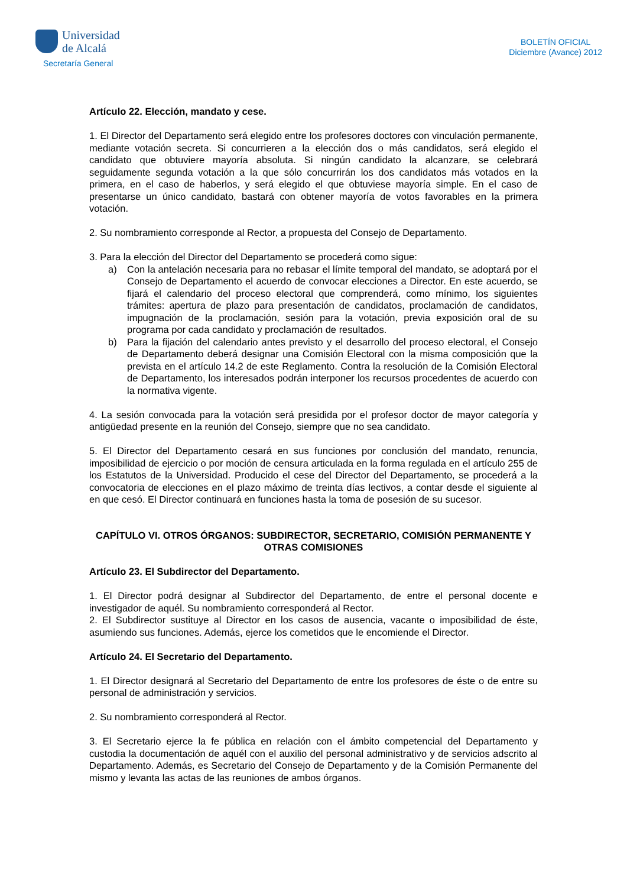Universidad
de Alcalá
Secretaría General
BOLETÍN OFICIAL
Diciembre (Avance) 2012
Artículo 22. Elección, mandato y cese.
1. El Director del Departamento será elegido entre los profesores doctores con vinculación permanente, mediante votación secreta. Si concurrieren a la elección dos o más candidatos, será elegido el candidato que obtuviere mayoría absoluta. Si ningún candidato la alcanzare, se celebrará seguidamente segunda votación a la que sólo concurrirán los dos candidatos más votados en la primera, en el caso de haberlos, y será elegido el que obtuviese mayoría simple. En el caso de presentarse un único candidato, bastará con obtener mayoría de votos favorables en la primera votación.
2. Su nombramiento corresponde al Rector, a propuesta del Consejo de Departamento.
3. Para la elección del Director del Departamento se procederá como sigue:
a) Con la antelación necesaria para no rebasar el límite temporal del mandato, se adoptará por el Consejo de Departamento el acuerdo de convocar elecciones a Director. En este acuerdo, se fijará el calendario del proceso electoral que comprenderá, como mínimo, los siguientes trámites: apertura de plazo para presentación de candidatos, proclamación de candidatos, impugnación de la proclamación, sesión para la votación, previa exposición oral de su programa por cada candidato y proclamación de resultados.
b) Para la fijación del calendario antes previsto y el desarrollo del proceso electoral, el Consejo de Departamento deberá designar una Comisión Electoral con la misma composición que la prevista en el artículo 14.2 de este Reglamento. Contra la resolución de la Comisión Electoral de Departamento, los interesados podrán interponer los recursos procedentes de acuerdo con la normativa vigente.
4. La sesión convocada para la votación será presidida por el profesor doctor de mayor categoría y antigüedad presente en la reunión del Consejo, siempre que no sea candidato.
5. El Director del Departamento cesará en sus funciones por conclusión del mandato, renuncia, imposibilidad de ejercicio o por moción de censura articulada en la forma regulada en el artículo 255 de los Estatutos de la Universidad. Producido el cese del Director del Departamento, se procederá a la convocatoria de elecciones en el plazo máximo de treinta días lectivos, a contar desde el siguiente al en que cesó. El Director continuará en funciones hasta la toma de posesión de su sucesor.
CAPÍTULO VI. OTROS ÓRGANOS: SUBDIRECTOR, SECRETARIO, COMISIÓN PERMANENTE Y OTRAS COMISIONES
Artículo 23. El Subdirector del Departamento.
1. El Director podrá designar al Subdirector del Departamento, de entre el personal docente e investigador de aquél. Su nombramiento corresponderá al Rector.
2. El Subdirector sustituye al Director en los casos de ausencia, vacante o imposibilidad de éste, asumiendo sus funciones. Además, ejerce los cometidos que le encomiende el Director.
Artículo 24. El Secretario del Departamento.
1. El Director designará al Secretario del Departamento de entre los profesores de éste o de entre su personal de administración y servicios.
2. Su nombramiento corresponderá al Rector.
3. El Secretario ejerce la fe pública en relación con el ámbito competencial del Departamento y custodia la documentación de aquél con el auxilio del personal administrativo y de servicios adscrito al Departamento. Además, es Secretario del Consejo de Departamento y de la Comisión Permanente del mismo y levanta las actas de las reuniones de ambos órganos.